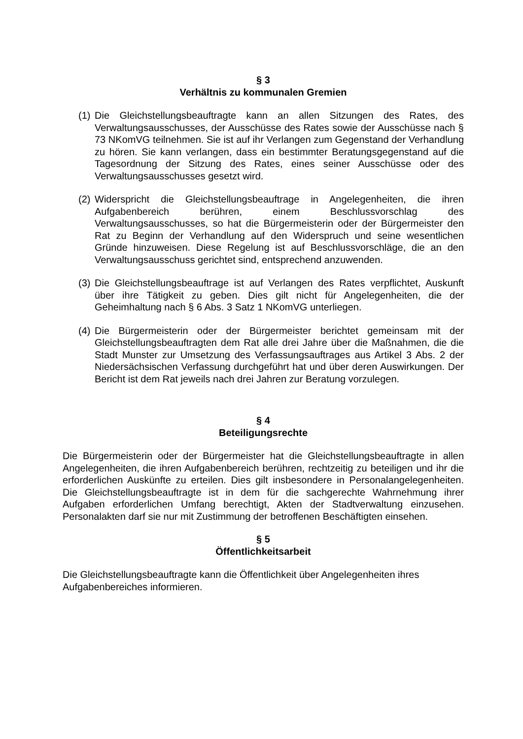§ 3
Verhältnis zu kommunalen Gremien
(1)
Die Gleichstellungsbeauftragte kann an allen Sitzungen des Rates, des Verwaltungsausschusses, der Ausschüsse des Rates sowie der Ausschüsse nach § 73 NKomVG teilnehmen. Sie ist auf ihr Verlangen zum Gegenstand der Verhandlung zu hören. Sie kann verlangen, dass ein bestimmter Beratungsgegenstand auf die Tagesordnung der Sitzung des Rates, eines seiner Ausschüsse oder des Verwaltungsausschusses gesetzt wird.
(2)
Widerspricht die Gleichstellungsbeauftrage in Angelegenheiten, die ihren Aufgabenbereich berühren, einem Beschlussvorschlag des Verwaltungsausschusses, so hat die Bürgermeisterin oder der Bürgermeister den Rat zu Beginn der Verhandlung auf den Widerspruch und seine wesentlichen Gründe hinzuweisen. Diese Regelung ist auf Beschlussvorschläge, die an den Verwaltungsausschuss gerichtet sind, entsprechend anzuwenden.
(3)
Die Gleichstellungsbeauftrage ist auf Verlangen des Rates verpflichtet, Auskunft über ihre Tätigkeit zu geben. Dies gilt nicht für Angelegenheiten, die der Geheimhaltung nach § 6 Abs. 3 Satz 1 NKomVG unterliegen.
(4)
Die Bürgermeisterin oder der Bürgermeister berichtet gemeinsam mit der Gleichstellungsbeauftragten dem Rat alle drei Jahre über die Maßnahmen, die die Stadt Munster zur Umsetzung des Verfassungsauftrages aus Artikel 3 Abs. 2 der Niedersächsischen Verfassung durchgeführt hat und über deren Auswirkungen. Der Bericht ist dem Rat jeweils nach drei Jahren zur Beratung vorzulegen.
§ 4
Beteiligungsrechte
Die Bürgermeisterin oder der Bürgermeister hat die Gleichstellungsbeauftragte in allen Angelegenheiten, die ihren Aufgabenbereich berühren, rechtzeitig zu beteiligen und ihr die erforderlichen Auskünfte zu erteilen. Dies gilt insbesondere in Personalangelegenheiten. Die Gleichstellungsbeauftragte ist in dem für die sachgerechte Wahrnehmung ihrer Aufgaben erforderlichen Umfang berechtigt, Akten der Stadtverwaltung einzusehen. Personalakten darf sie nur mit Zustimmung der betroffenen Beschäftigten einsehen.
§ 5
Öffentlichkeitsarbeit
Die Gleichstellungsbeauftragte kann die Öffentlichkeit über Angelegenheiten ihres
Aufgabenbereiches informieren.